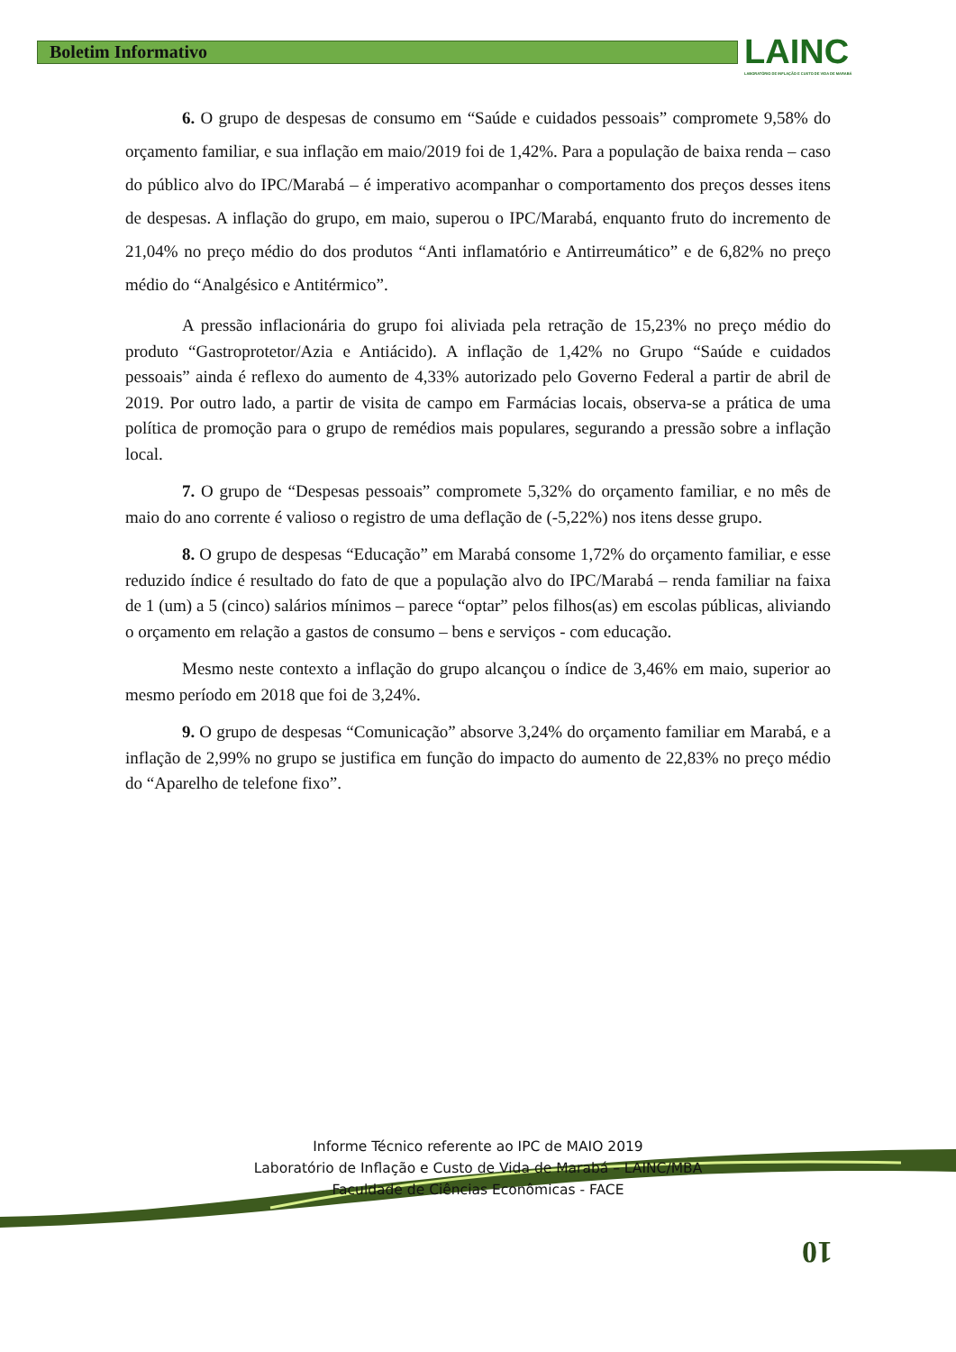Boletim Informativo
LAINC
LABORATÓRIO DE INFLAÇÃO E CUSTO DE VIDA DE MARABÁ
6. O grupo de despesas de consumo em “Saúde e cuidados pessoais” compromete 9,58% do orçamento familiar, e sua inflação em maio/2019 foi de 1,42%. Para a população de baixa renda – caso do público alvo do IPC/Marabá – é imperativo acompanhar o comportamento dos preços desses itens de despesas. A inflação do grupo, em maio, superou o IPC/Marabá, enquanto fruto do incremento de 21,04% no preço médio do dos produtos “Anti inflamatório e Antirreumático” e de 6,82% no preço médio do “Analgésico e Antitérmico”.
A pressão inflacionária do grupo foi aliviada pela retração de 15,23% no preço médio do produto “Gastroprotetor/Azia e Antiácido). A inflação de 1,42% no Grupo “Saúde e cuidados pessoais” ainda é reflexo do aumento de 4,33% autorizado pelo Governo Federal a partir de abril de 2019. Por outro lado, a partir de visita de campo em Farmácias locais, observa-se a prática de uma política de promoção para o grupo de remédios mais populares, segurando a pressão sobre a inflação local.
7. O grupo de “Despesas pessoais” compromete 5,32% do orçamento familiar, e no mês de maio do ano corrente é valioso o registro de uma deflação de (-5,22%) nos itens desse grupo.
8. O grupo de despesas “Educação” em Marabá consome 1,72% do orçamento familiar, e esse reduzido índice é resultado do fato de que a população alvo do IPC/Marabá – renda familiar na faixa de 1 (um) a 5 (cinco) salários mínimos – parece “optar” pelos filhos(as) em escolas públicas, aliviando o orçamento em relação a gastos de consumo – bens e serviços - com educação.
Mesmo neste contexto a inflação do grupo alcançou o índice de 3,46% em maio, superior ao mesmo período em 2018 que foi de 3,24%.
9. O grupo de despesas “Comunicação” absorve 3,24% do orçamento familiar em Marabá, e a inflação de 2,99% no grupo se justifica em função do impacto do aumento de 22,83% no preço médio do “Aparelho de telefone fixo”.
Informe Técnico referente ao IPC de MAIO 2019
Laboratório de Inflação e Custo de Vida de Marabá – LAINC/MBA
Faculdade de Ciências Econômicas - FACE
10